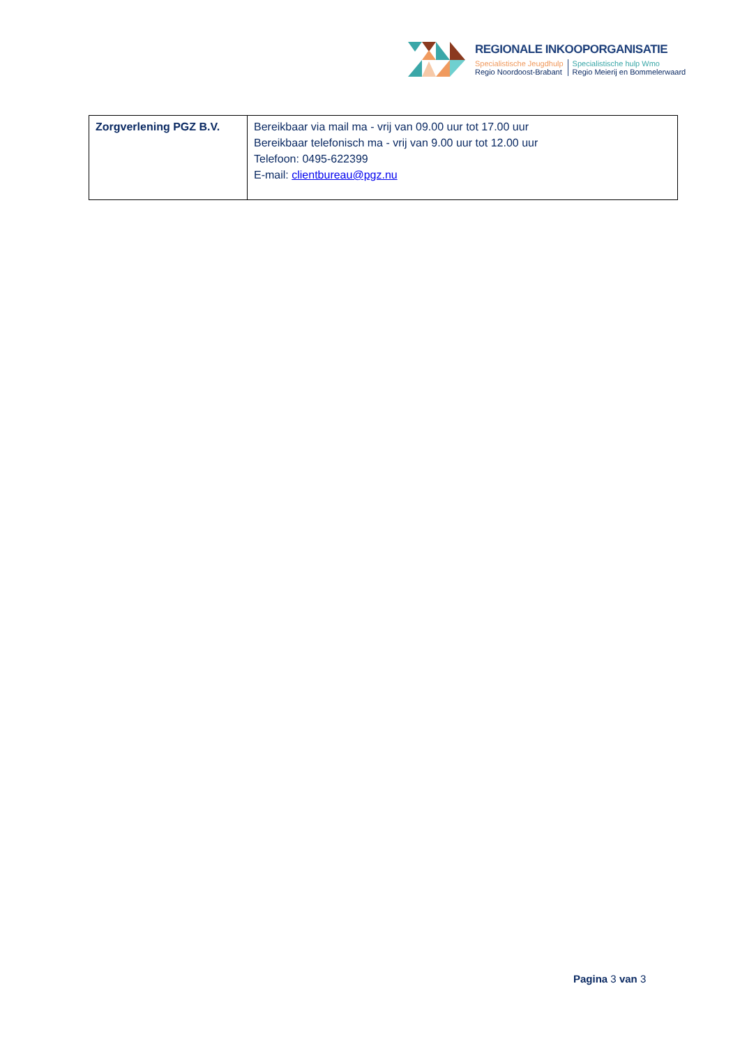REGIONALE INKOOPORGANISATIE
Specialistische Jeugdhulp
Regio Noordoost-Brabant
Specialistische hulp Wmo
Regio Meierij en Bommelerwaard
| Zorgverlening PGZ B.V. | Bereikbaar via mail ma - vrij van 09.00 uur tot 17.00 uur Bereikbaar telefonisch ma - vrij van 9.00 uur tot 12.00 uur Telefoon: 0495-622399 E-mail: clientbureau@pgz.nu |
Pagina 3 van 3